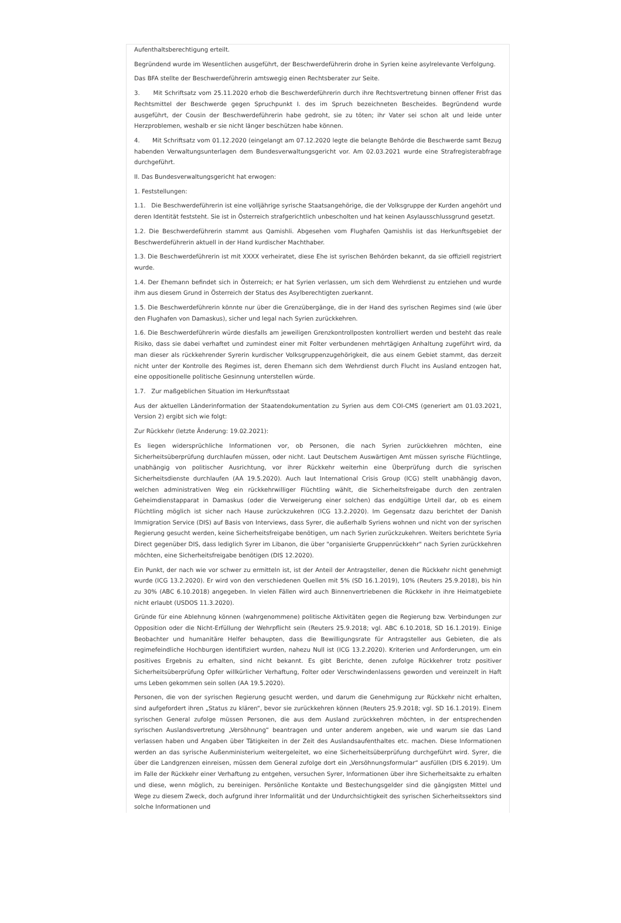Aufenthaltsberechtigung erteilt.
Begründend wurde im Wesentlichen ausgeführt, der Beschwerdeführerin drohe in Syrien keine asylrelevante Verfolgung.
Das BFA stellte der Beschwerdeführerin amtswegig einen Rechtsberater zur Seite.
3. Mit Schriftsatz vom 25.11.2020 erhob die Beschwerdeführerin durch ihre Rechtsvertretung binnen offener Frist das Rechtsmittel der Beschwerde gegen Spruchpunkt I. des im Spruch bezeichneten Bescheides. Begründend wurde ausgeführt, der Cousin der Beschwerdeführerin habe gedroht, sie zu töten; ihr Vater sei schon alt und leide unter Herzproblemen, weshalb er sie nicht länger beschützen habe können.
4. Mit Schriftsatz vom 01.12.2020 (eingelangt am 07.12.2020 legte die belangte Behörde die Beschwerde samt Bezug habenden Verwaltungsunterlagen dem Bundesverwaltungsgericht vor. Am 02.03.2021 wurde eine Strafregisterabfrage durchgeführt.
II. Das Bundesverwaltungsgericht hat erwogen:
1. Feststellungen:
1.1. Die Beschwerdeführerin ist eine volljährige syrische Staatsangehörige, die der Volksgruppe der Kurden angehört und deren Identität feststeht. Sie ist in Österreich strafgerichtlich unbescholten und hat keinen Asylausschlussgrund gesetzt.
1.2. Die Beschwerdeführerin stammt aus Qamishli. Abgesehen vom Flughafen Qamishlis ist das Herkunftsgebiet der Beschwerdeführerin aktuell in der Hand kurdischer Machthaber.
1.3. Die Beschwerdeführerin ist mit XXXX verheiratet, diese Ehe ist syrischen Behörden bekannt, da sie offiziell registriert wurde.
1.4. Der Ehemann befindet sich in Österreich; er hat Syrien verlassen, um sich dem Wehrdienst zu entziehen und wurde ihm aus diesem Grund in Österreich der Status des Asylberechtigten zuerkannt.
1.5. Die Beschwerdeführerin könnte nur über die Grenzübergänge, die in der Hand des syrischen Regimes sind (wie über den Flughafen von Damaskus), sicher und legal nach Syrien zurückkehren.
1.6. Die Beschwerdeführerin würde diesfalls am jeweiligen Grenzkontrollposten kontrolliert werden und besteht das reale Risiko, dass sie dabei verhaftet und zumindest einer mit Folter verbundenen mehrtägigen Anhaltung zugeführt wird, da man dieser als rückkehrender Syrerin kurdischer Volksgruppenzugehörigkeit, die aus einem Gebiet stammt, das derzeit nicht unter der Kontrolle des Regimes ist, deren Ehemann sich dem Wehrdienst durch Flucht ins Ausland entzogen hat, eine oppositionelle politische Gesinnung unterstellen würde.
1.7. Zur maßgeblichen Situation im Herkunftsstaat
Aus der aktuellen Länderinformation der Staatendokumentation zu Syrien aus dem COI-CMS (generiert am 01.03.2021, Version 2) ergibt sich wie folgt:
Zur Rückkehr (letzte Änderung: 19.02.2021):
Es liegen widersprüchliche Informationen vor, ob Personen, die nach Syrien zurückkehren möchten, eine Sicherheitsüberprüfung durchlaufen müssen, oder nicht. Laut Deutschem Auswärtigen Amt müssen syrische Flüchtlinge, unabhängig von politischer Ausrichtung, vor ihrer Rückkehr weiterhin eine Überprüfung durch die syrischen Sicherheitsdienste durchlaufen (AA 19.5.2020). Auch laut International Crisis Group (ICG) stellt unabhängig davon, welchen administrativen Weg ein rückkehrwilliger Flüchtling wählt, die Sicherheitsfreigabe durch den zentralen Geheimdienstapparat in Damaskus (oder die Verweigerung einer solchen) das endgültige Urteil dar, ob es einem Flüchtling möglich ist sicher nach Hause zurückzukehren (ICG 13.2.2020). Im Gegensatz dazu berichtet der Danish Immigration Service (DIS) auf Basis von Interviews, dass Syrer, die außerhalb Syriens wohnen und nicht von der syrischen Regierung gesucht werden, keine Sicherheitsfreigabe benötigen, um nach Syrien zurückzukehren. Weiters berichtete Syria Direct gegenüber DIS, dass lediglich Syrer im Libanon, die über "organisierte Gruppenrückkehr" nach Syrien zurückkehren möchten, eine Sicherheitsfreigabe benötigen (DIS 12.2020).
Ein Punkt, der nach wie vor schwer zu ermitteln ist, ist der Anteil der Antragsteller, denen die Rückkehr nicht genehmigt wurde (ICG 13.2.2020). Er wird von den verschiedenen Quellen mit 5% (SD 16.1.2019), 10% (Reuters 25.9.2018), bis hin zu 30% (ABC 6.10.2018) angegeben. In vielen Fällen wird auch Binnenvertriebenen die Rückkehr in ihre Heimatgebiete nicht erlaubt (USDOS 11.3.2020).
Gründe für eine Ablehnung können (wahrgenommene) politische Aktivitäten gegen die Regierung bzw. Verbindungen zur Opposition oder die Nicht-Erfüllung der Wehrpflicht sein (Reuters 25.9.2018; vgl. ABC 6.10.2018, SD 16.1.2019). Einige Beobachter und humanitäre Helfer behaupten, dass die Bewilligungsrate für Antragsteller aus Gebieten, die als regimefeindliche Hochburgen identifiziert wurden, nahezu Null ist (ICG 13.2.2020). Kriterien und Anforderungen, um ein positives Ergebnis zu erhalten, sind nicht bekannt. Es gibt Berichte, denen zufolge Rückkehrer trotz positiver Sicherheitsüberprüfung Opfer willkürlicher Verhaftung, Folter oder Verschwindenlassens geworden und vereinzelt in Haft ums Leben gekommen sein sollen (AA 19.5.2020).
Personen, die von der syrischen Regierung gesucht werden, und darum die Genehmigung zur Rückkehr nicht erhalten, sind aufgefordert ihren „Status zu klären“, bevor sie zurückkehren können (Reuters 25.9.2018; vgl. SD 16.1.2019). Einem syrischen General zufolge müssen Personen, die aus dem Ausland zurückkehren möchten, in der entsprechenden syrischen Auslandsvertretung „Versöhnung“ beantragen und unter anderem angeben, wie und warum sie das Land verlassen haben und Angaben über Tätigkeiten in der Zeit des Auslandsaufenthaltes etc. machen. Diese Informationen werden an das syrische Außenministerium weitergeleitet, wo eine Sicherheitsüberprüfung durchgeführt wird. Syrer, die über die Landgrenzen einreisen, müssen dem General zufolge dort ein „Versöhnungsformular“ ausfüllen (DIS 6.2019). Um im Falle der Rückkehr einer Verhaftung zu entgehen, versuchen Syrer, Informationen über ihre Sicherheitsakte zu erhalten und diese, wenn möglich, zu bereinigen. Persönliche Kontakte und Bestechungsgelder sind die gängigsten Mittel und Wege zu diesem Zweck, doch aufgrund ihrer Informalität und der Undurchsichtigkeit des syrischen Sicherheitssektors sind solche Informationen und